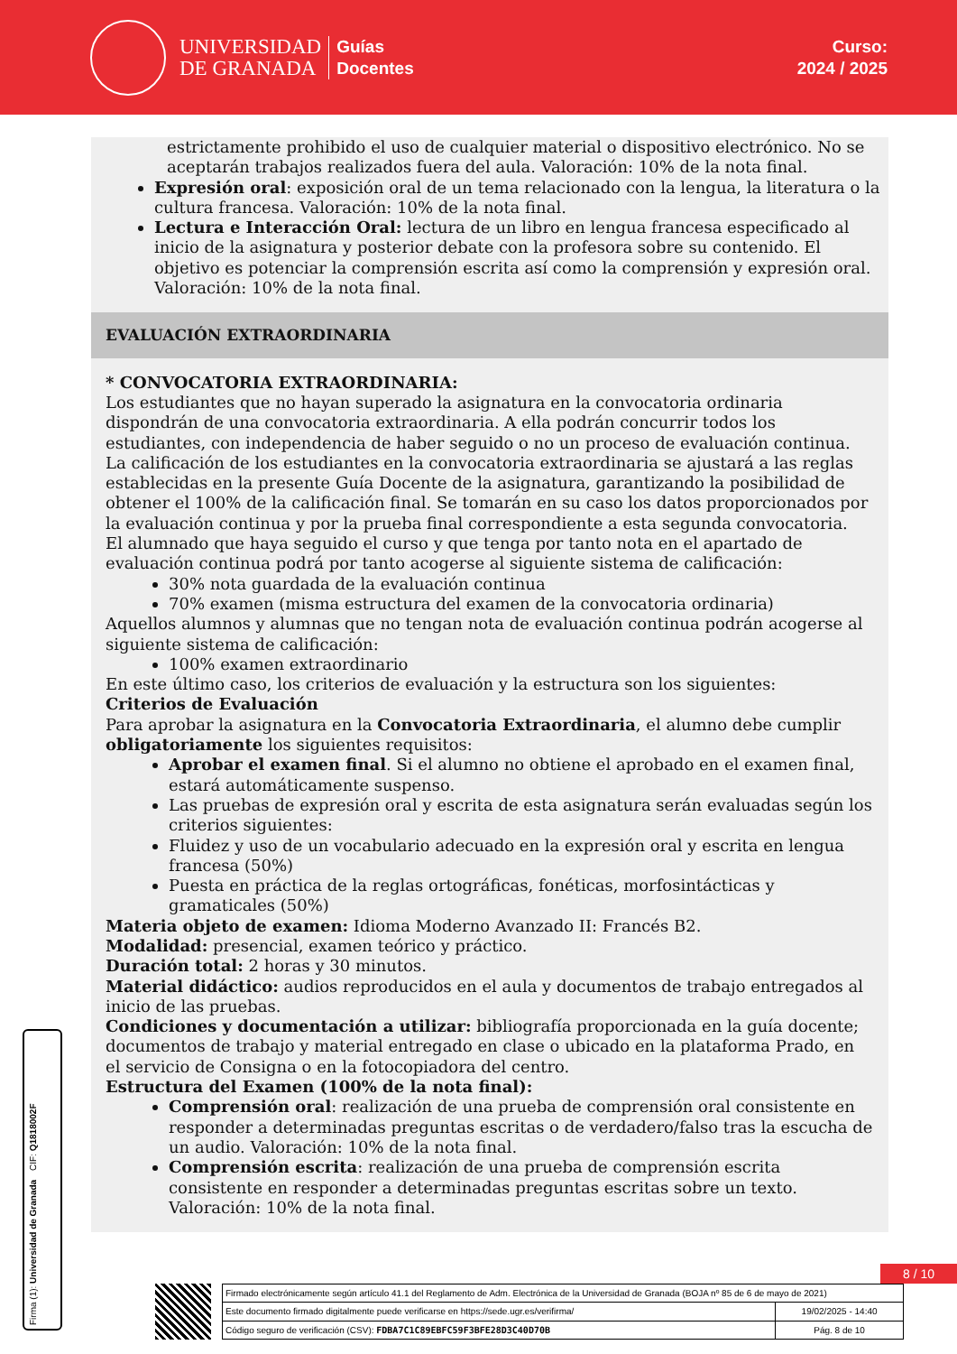UNIVERSIDAD
DE GRANADA
Guías
Docentes
Curso:
2024 / 2025
estrictamente prohibido el uso de cualquier material o dispositivo electrónico. No se aceptarán trabajos realizados fuera del aula. Valoración: 10% de la nota final.
Expresión oral: exposición oral de un tema relacionado con la lengua, la literatura o la cultura francesa. Valoración: 10% de la nota final.
Lectura e Interacción Oral: lectura de un libro en lengua francesa especificado al inicio de la asignatura y posterior debate con la profesora sobre su contenido. El objetivo es potenciar la comprensión escrita así como la comprensión y expresión oral. Valoración: 10% de la nota final.
EVALUACIÓN EXTRAORDINARIA
* CONVOCATORIA EXTRAORDINARIA:
Los estudiantes que no hayan superado la asignatura en la convocatoria ordinaria dispondrán de una convocatoria extraordinaria. A ella podrán concurrir todos los estudiantes, con independencia de haber seguido o no un proceso de evaluación continua. La calificación de los estudiantes en la convocatoria extraordinaria se ajustará a las reglas establecidas en la presente Guía Docente de la asignatura, garantizando la posibilidad de obtener el 100% de la calificación final. Se tomarán en su caso los datos proporcionados por la evaluación continua y por la prueba final correspondiente a esta segunda convocatoria.
El alumnado que haya seguido el curso y que tenga por tanto nota en el apartado de evaluación continua podrá por tanto acogerse al siguiente sistema de calificación:
30% nota guardada de la evaluación continua
70% examen (misma estructura del examen de la convocatoria ordinaria)
Aquellos alumnos y alumnas que no tengan nota de evaluación continua podrán acogerse al siguiente sistema de calificación:
100% examen extraordinario
En este último caso, los criterios de evaluación y la estructura son los siguientes:
Criterios de Evaluación
Para aprobar la asignatura en la Convocatoria Extraordinaria, el alumno debe cumplir obligatoriamente los siguientes requisitos:
Aprobar el examen final. Si el alumno no obtiene el aprobado en el examen final, estará automáticamente suspenso.
Las pruebas de expresión oral y escrita de esta asignatura serán evaluadas según los criterios siguientes:
Fluidez y uso de un vocabulario adecuado en la expresión oral y escrita en lengua francesa (50%)
Puesta en práctica de la reglas ortográficas, fonéticas, morfosintácticas y gramaticales (50%)
Materia objeto de examen: Idioma Moderno Avanzado II: Francés B2.
Modalidad: presencial, examen teórico y práctico.
Duración total: 2 horas y 30 minutos.
Material didáctico: audios reproducidos en el aula y documentos de trabajo entregados al inicio de las pruebas.
Condiciones y documentación a utilizar: bibliografía proporcionada en la guía docente; documentos de trabajo y material entregado en clase o ubicado en la plataforma Prado, en el servicio de Consigna o en la fotocopiadora del centro.
Estructura del Examen (100% de la nota final):
Comprensión oral: realización de una prueba de comprensión oral consistente en responder a determinadas preguntas escritas o de verdadero/falso tras la escucha de un audio. Valoración: 10% de la nota final.
Comprensión escrita: realización de una prueba de comprensión escrita consistente en responder a determinadas preguntas escritas sobre un texto. Valoración: 10% de la nota final.
Firma (1): Universidad de Granada CIF: Q1818002F
8 / 10
| Firmado electrónicamente según artículo 41.1 del Reglamento de Adm. Electrónica de la Universidad de Granada (BOJA nº 85 de 6 de mayo de 2021) | |
| Este documento firmado digitalmente puede verificarse en https://sede.ugr.es/verifirma/ | 19/02/2025 - 14:40 |
| Código seguro de verificación (CSV): FDBA7C1C89EBFC59F3BFE28D3C40D70B | Pág. 8 de 10 |